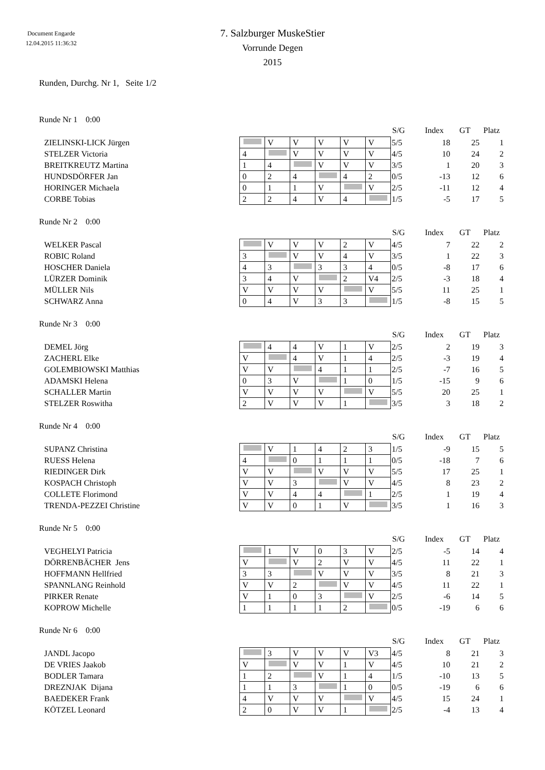Document Engarde
12.04.2015 11:36:32
7. Salzburger MuskeStier
Vorrunde Degen
2015
Runden, Durchg. Nr 1, Seite 1/2
Runde Nr 1 0:00
| | | | | | | | | S/G | Index | GT | Platz |
| --- | --- | --- | --- | --- | --- | --- | --- | --- | --- | --- | --- |
| ZIELINSKI-LICK Jürgen | | V | V | V | V | V | | 5/5 | 18 | 25 | 1 |
| STELZER Victoria | 4 | | V | V | V | V | | 4/5 | 10 | 24 | 2 |
| BREITKREUTZ Martina | 1 | 4 | | V | V | V | | 3/5 | 1 | 20 | 3 |
| HUNDSDÖRFER Jan | 0 | 2 | 4 | | 4 | 2 | | 0/5 | -13 | 12 | 6 |
| HORINGER Michaela | 0 | 1 | 1 | V | | V | | 2/5 | -11 | 12 | 4 |
| CORBE Tobias | 2 | 2 | 4 | V | 4 | | | 1/5 | -5 | 17 | 5 |
Runde Nr 2 0:00
| | | | | | | | | S/G | Index | GT | Platz |
| --- | --- | --- | --- | --- | --- | --- | --- | --- | --- | --- | --- |
| WELKER Pascal | | V | V | V | 2 | V | | 4/5 | 7 | 22 | 2 |
| ROBIC Roland | 3 | | V | V | 4 | V | | 3/5 | 1 | 22 | 3 |
| HOSCHER Daniela | 4 | 3 | | 3 | 3 | 4 | | 0/5 | -8 | 17 | 6 |
| LÜRZER Dominik | 3 | 4 | V | | 2 | V4 | | 2/5 | -3 | 18 | 4 |
| MÜLLER Nils | V | V | V | V | | V | | 5/5 | 11 | 25 | 1 |
| SCHWARZ Anna | 0 | 4 | V | 3 | 3 | | | 1/5 | -8 | 15 | 5 |
Runde Nr 3 0:00
| | | | | | | | | S/G | Index | GT | Platz |
| --- | --- | --- | --- | --- | --- | --- | --- | --- | --- | --- | --- |
| DEMEL Jörg | | 4 | 4 | V | 1 | V | | 2/5 | 2 | 19 | 3 |
| ZACHERL Elke | V | | 4 | V | 1 | 4 | | 2/5 | -3 | 19 | 4 |
| GOLEMBIOWSKI Matthias | V | V | | 4 | 1 | 1 | | 2/5 | -7 | 16 | 5 |
| ADAMSKI Helena | 0 | 3 | V | | 1 | 0 | | 1/5 | -15 | 9 | 6 |
| SCHALLER Martin | V | V | V | V | | V | | 5/5 | 20 | 25 | 1 |
| STELZER Roswitha | 2 | V | V | V | 1 | | | 3/5 | 3 | 18 | 2 |
Runde Nr 4 0:00
| | | | | | | | | S/G | Index | GT | Platz |
| --- | --- | --- | --- | --- | --- | --- | --- | --- | --- | --- | --- |
| SUPANZ Christina | | V | 1 | 4 | 2 | 3 | | 1/5 | -9 | 15 | 5 |
| RUESS Helena | 4 | | 0 | 1 | 1 | 1 | | 0/5 | -18 | 7 | 6 |
| RIEDINGER Dirk | V | V | | V | V | V | | 5/5 | 17 | 25 | 1 |
| KOSPACH Christoph | V | V | 3 | | V | V | | 4/5 | 8 | 23 | 2 |
| COLLETE Florimond | V | V | 4 | 4 | | 1 | | 2/5 | 1 | 19 | 4 |
| TRENDA-PEZZEI Christine | V | V | 0 | 1 | V | | | 3/5 | 1 | 16 | 3 |
Runde Nr 5 0:00
| | | | | | | | | S/G | Index | GT | Platz |
| --- | --- | --- | --- | --- | --- | --- | --- | --- | --- | --- | --- |
| VEGHELYI Patricia | | 1 | V | 0 | 3 | V | | 2/5 | -5 | 14 | 4 |
| DÖRRENBÄCHER Jens | V | | V | 2 | V | V | | 4/5 | 11 | 22 | 1 |
| HOFFMANN Hellfried | 3 | 3 | | V | V | V | | 3/5 | 8 | 21 | 3 |
| SPANNLANG Reinhold | V | V | 2 | | V | V | | 4/5 | 11 | 22 | 1 |
| PIRKER Renate | V | 1 | 0 | 3 | | V | | 2/5 | -6 | 14 | 5 |
| KOPROW Michelle | 1 | 1 | 1 | 1 | 2 | | | 0/5 | -19 | 6 | 6 |
Runde Nr 6 0:00
| | | | | | | | | S/G | Index | GT | Platz |
| --- | --- | --- | --- | --- | --- | --- | --- | --- | --- | --- | --- |
| JANDL Jacopo | | 3 | V | V | V | V3 | | 4/5 | 8 | 21 | 3 |
| DE VRIES Jaakob | V | | V | V | 1 | V | | 4/5 | 10 | 21 | 2 |
| BODLER Tamara | 1 | 2 | | V | 1 | 4 | | 1/5 | -10 | 13 | 5 |
| DREZNJAK Dijana | 1 | 1 | 3 | | 1 | 0 | | 0/5 | -19 | 6 | 6 |
| BAEDEKER Frank | 4 | V | V | V | | V | | 4/5 | 15 | 24 | 1 |
| KÖTZEL Leonard | 2 | 0 | V | V | 1 | | | 2/5 | -4 | 13 | 4 |